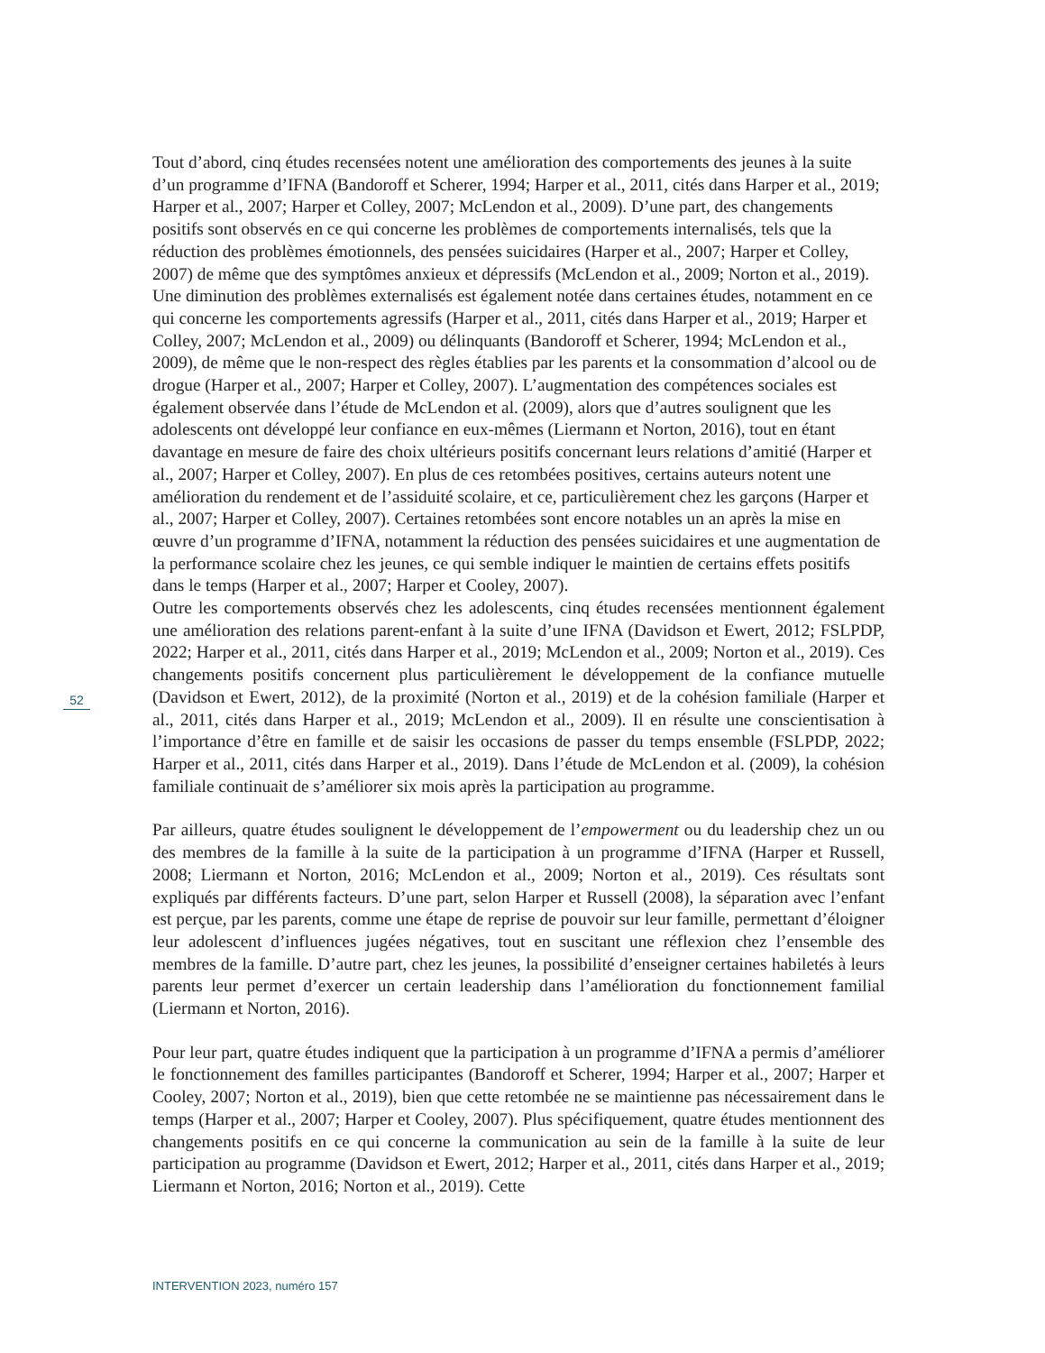52
Tout d’abord, cinq études recensées notent une amélioration des comportements des jeunes à la suite d’un programme d’IFNA (Bandoroff et Scherer, 1994; Harper et al., 2011, cités dans Harper et al., 2019; Harper et al., 2007; Harper et Colley, 2007; McLendon et al., 2009). D’une part, des changements positifs sont observés en ce qui concerne les problèmes de comportements inter­nalisés, tels que la réduction des problèmes émotionnels, des pensées suicidaires (Harper et al., 2007; Harper et Colley, 2007) de même que des symptômes anxieux et dépressifs (McLendon et al., 2009; Norton et al., 2019). Une diminution des problèmes externalisés est également notée dans certaines études, notamment en ce qui concerne les comportements agressifs (Harper et al., 2011, cités dans Harper et al., 2019; Harper et Colley, 2007; McLendon et al., 2009) ou dé­linquants (Bandoroff et Scherer, 1994; McLendon et al., 2009), de même que le non-respect des règles établies par les parents et la consommation d’alcool ou de drogue (Harper et al., 2007; Harper et Colley, 2007). L’augmentation des compétences sociales est également observée dans l’étude de McLendon et al. (2009), alors que d’autres soulignent que les adolescents ont développé leur confiance en eux-mêmes (Liermann et Norton, 2016), tout en étant davantage en mesure de faire des choix ultérieurs positifs concernant leurs relations d’amitié (Harper et al., 2007; Harper et Colley, 2007). En plus de ces retombées positives, certains auteurs notent une amélioration du rendement et de l’assiduité scolaire, et ce, particulièrement chez les garçons (Harper et al., 2007; Harper et Colley, 2007). Certaines retombées sont encore notables un an après la mise en œuvre d’un programme d’IFNA, notamment la réduction des pensées suicidaires et une augmentation de la performance scolaire chez les jeunes, ce qui semble indiquer le maintien de certains effets positifs dans le temps (Harper et al., 2007; Harper et Cooley, 2007).
Outre les comportements observés chez les adolescents, cinq études recensées mentionnent également une amélioration des relations parent-enfant à la suite d’une IFNA (Davidson et Ewert, 2012; FSLPDP, 2022; Harper et al., 2011, cités dans Harper et al., 2019; McLendon et al., 2009; Norton et al., 2019). Ces changements positifs concernent plus particulièrement le développement de la confiance mutuelle (Davidson et Ewert, 2012), de la proximité (Norton et al., 2019) et de la cohésion familiale (Harper et al., 2011, cités dans Harper et al., 2019; McLendon et al., 2009). Il en résulte une conscientisation à l’importance d’être en famille et de saisir les occasions de passer du temps ensemble (FSLPDP, 2022; Harper et al., 2011, cités dans Harper et al., 2019). Dans l’étude de McLendon et al. (2009), la cohésion familiale continuait de s’améliorer six mois après la participation au programme.
Par ailleurs, quatre études soulignent le développement de l’empowerment ou du leadership chez un ou des membres de la famille à la suite de la participation à un programme d’IFNA (Harper et Russell, 2008; Liermann et Norton, 2016; McLendon et al., 2009; Norton et al., 2019). Ces résultats sont expliqués par différents facteurs. D’une part, selon Harper et Russell (2008), la séparation avec l’enfant est perçue, par les parents, comme une étape de reprise de pouvoir sur leur famille, permettant d’éloigner leur adolescent d’influences jugées négatives, tout en suscitant une réflexion chez l’ensemble des membres de la famille. D’autre part, chez les jeunes, la possibilité d’enseigner certaines habiletés à leurs parents leur permet d’exercer un certain leadership dans l’amélioration du fonctionnement familial (Liermann et Norton, 2016).
Pour leur part, quatre études indiquent que la participation à un programme d’IFNA a permis d’améliorer le fonctionnement des familles participantes (Bandoroff et Scherer, 1994; Harper et al., 2007; Harper et Cooley, 2007; Norton et al., 2019), bien que cette retombée ne se maintienne pas nécessairement dans le temps (Harper et al., 2007; Harper et Cooley, 2007). Plus spécifiquement, quatre études mentionnent des changements positifs en ce qui concerne la communication au sein de la famille à la suite de leur participation au programme (Davidson et Ewert, 2012; Harper et al., 2011, cités dans Harper et al., 2019; Liermann et Norton, 2016; Norton et al., 2019). Cette
INTERVENTION 2023, numéro 157